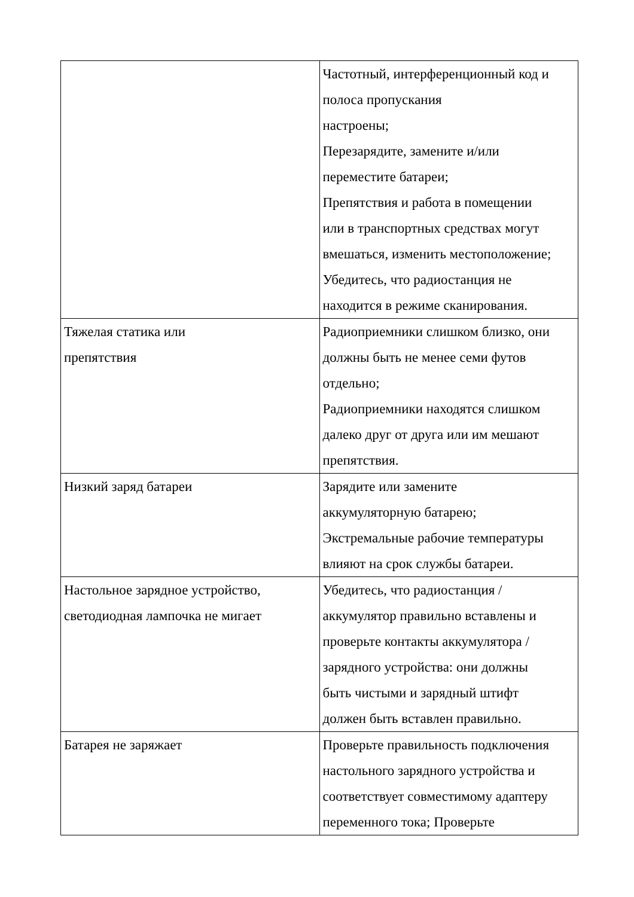| | Частотный, интерференционный код и полоса пропускания настроены; Перезарядите, замените и/или переместите батареи; Препятствия и работа в помещении или в транспортных средствах могут вмешаться, изменить местоположение; Убедитесь, что радиостанция не находится в режиме сканирования. |
| Тяжелая статика или препятствия | Радиоприемники слишком близко, они должны быть не менее семи футов отдельно; Радиоприемники находятся слишком далеко друг от друга или им мешают препятствия. |
| Низкий заряд батареи | Зарядите или замените аккумуляторную батарею; Экстремальные рабочие температуры влияют на срок службы батареи. |
| Настольное зарядное устройство, светодиодная лампочка не мигает | Убедитесь, что радиостанция / аккумулятор правильно вставлены и проверьте контакты аккумулятора / зарядного устройства: они должны быть чистыми и зарядный штифт должен быть вставлен правильно. |
| Батарея не заряжает | Проверьте правильность подключения настольного зарядного устройства и соответствует совместимому адаптеру переменного тока; Проверьте |